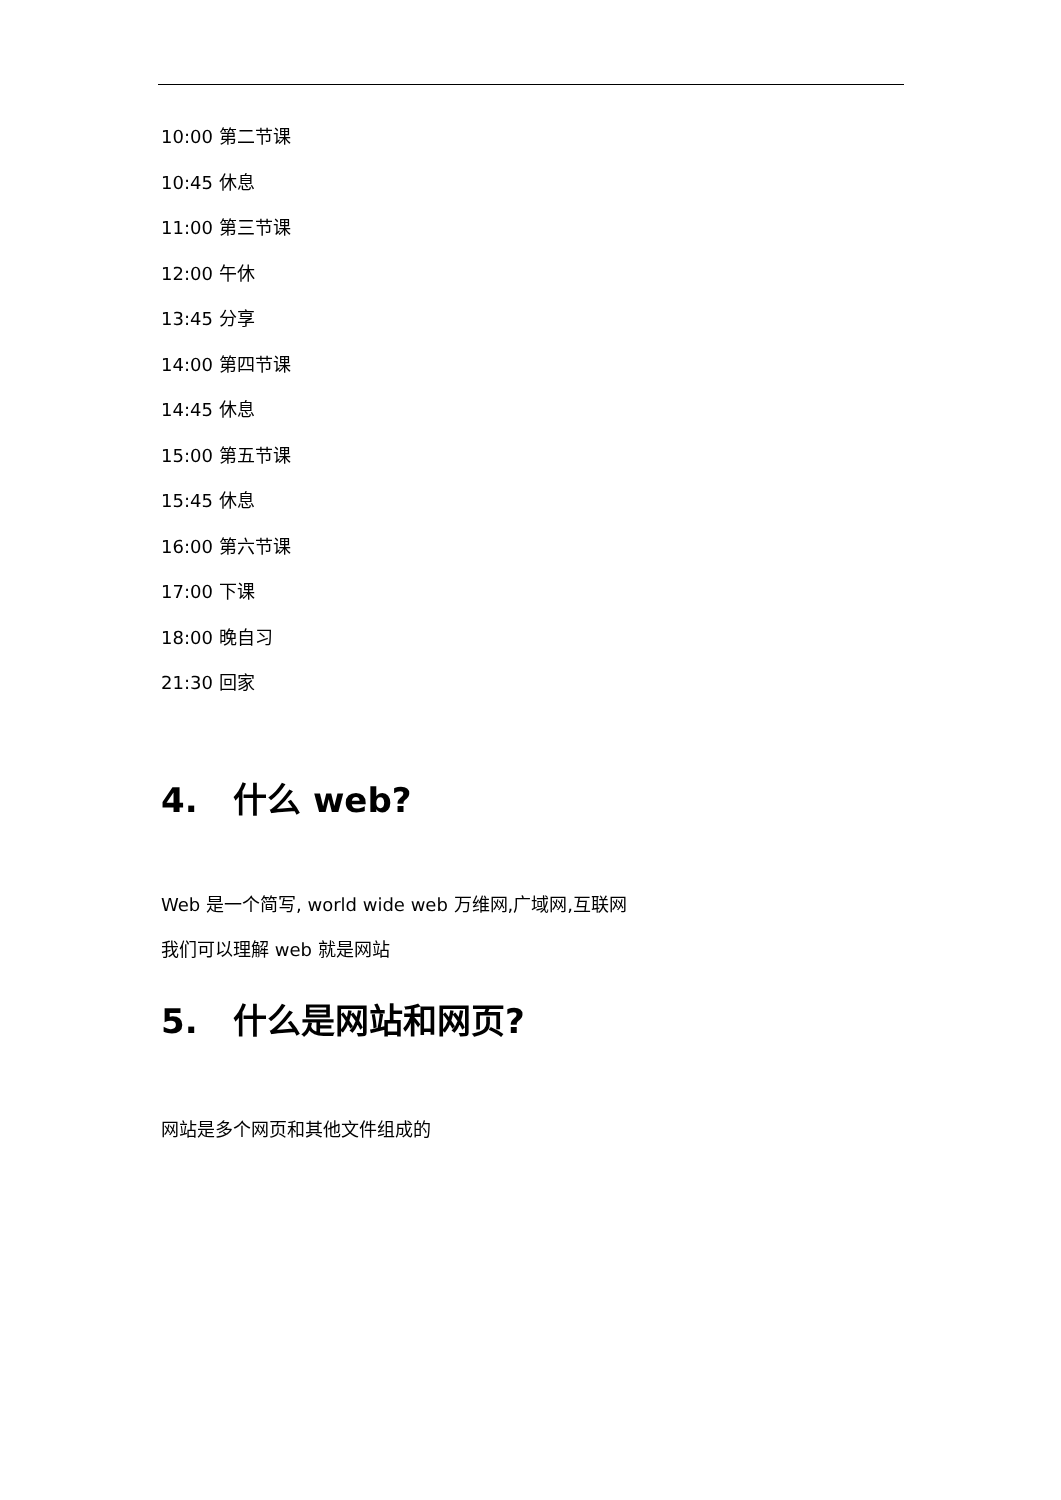10:00 第二节课
10:45 休息
11:00 第三节课
12:00 午休
13:45 分享
14:00 第四节课
14:45 休息
15:00 第五节课
15:45 休息
16:00 第六节课
17:00 下课
18:00 晚自习
21:30 回家
4. 什么 web?
Web 是一个简写, world wide web 万维网,广域网,互联网
我们可以理解 web 就是网站
5. 什么是网站和网页?
网站是多个网页和其他文件组成的